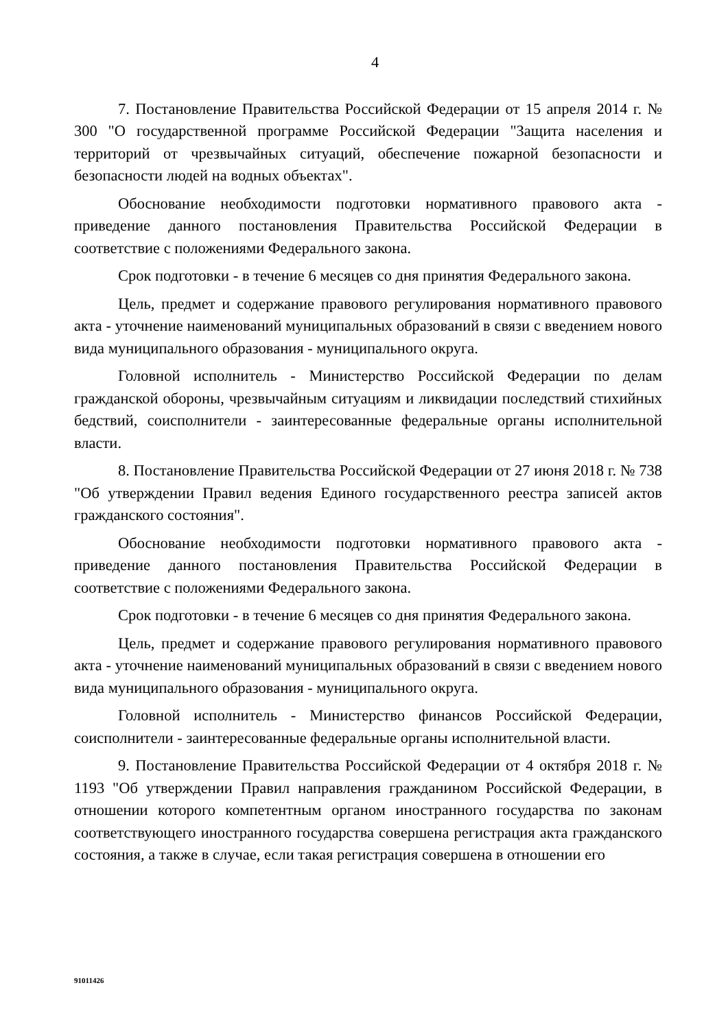4
7. Постановление Правительства Российской Федерации от 15 апреля 2014 г. № 300 "О государственной программе Российской Федерации "Защита населения и территорий от чрезвычайных ситуаций, обеспечение пожарной безопасности и безопасности людей на водных объектах".
Обоснование необходимости подготовки нормативного правового акта - приведение данного постановления Правительства Российской Федерации в соответствие с положениями Федерального закона.
Срок подготовки - в течение 6 месяцев со дня принятия Федерального закона.
Цель, предмет и содержание правового регулирования нормативного правового акта - уточнение наименований муниципальных образований в связи с введением нового вида муниципального образования - муниципального округа.
Головной исполнитель - Министерство Российской Федерации по делам гражданской обороны, чрезвычайным ситуациям и ликвидации последствий стихийных бедствий, соисполнители - заинтересованные федеральные органы исполнительной власти.
8. Постановление Правительства Российской Федерации от 27 июня 2018 г. № 738 "Об утверждении Правил ведения Единого государственного реестра записей актов гражданского состояния".
Обоснование необходимости подготовки нормативного правового акта - приведение данного постановления Правительства Российской Федерации в соответствие с положениями Федерального закона.
Срок подготовки - в течение 6 месяцев со дня принятия Федерального закона.
Цель, предмет и содержание правового регулирования нормативного правового акта - уточнение наименований муниципальных образований в связи с введением нового вида муниципального образования - муниципального округа.
Головной исполнитель - Министерство финансов Российской Федерации, соисполнители - заинтересованные федеральные органы исполнительной власти.
9. Постановление Правительства Российской Федерации от 4 октября 2018 г. № 1193 "Об утверждении Правил направления гражданином Российской Федерации, в отношении которого компетентным органом иностранного государства по законам соответствующего иностранного государства совершена регистрация акта гражданского состояния, а также в случае, если такая регистрация совершена в отношении его
91011426